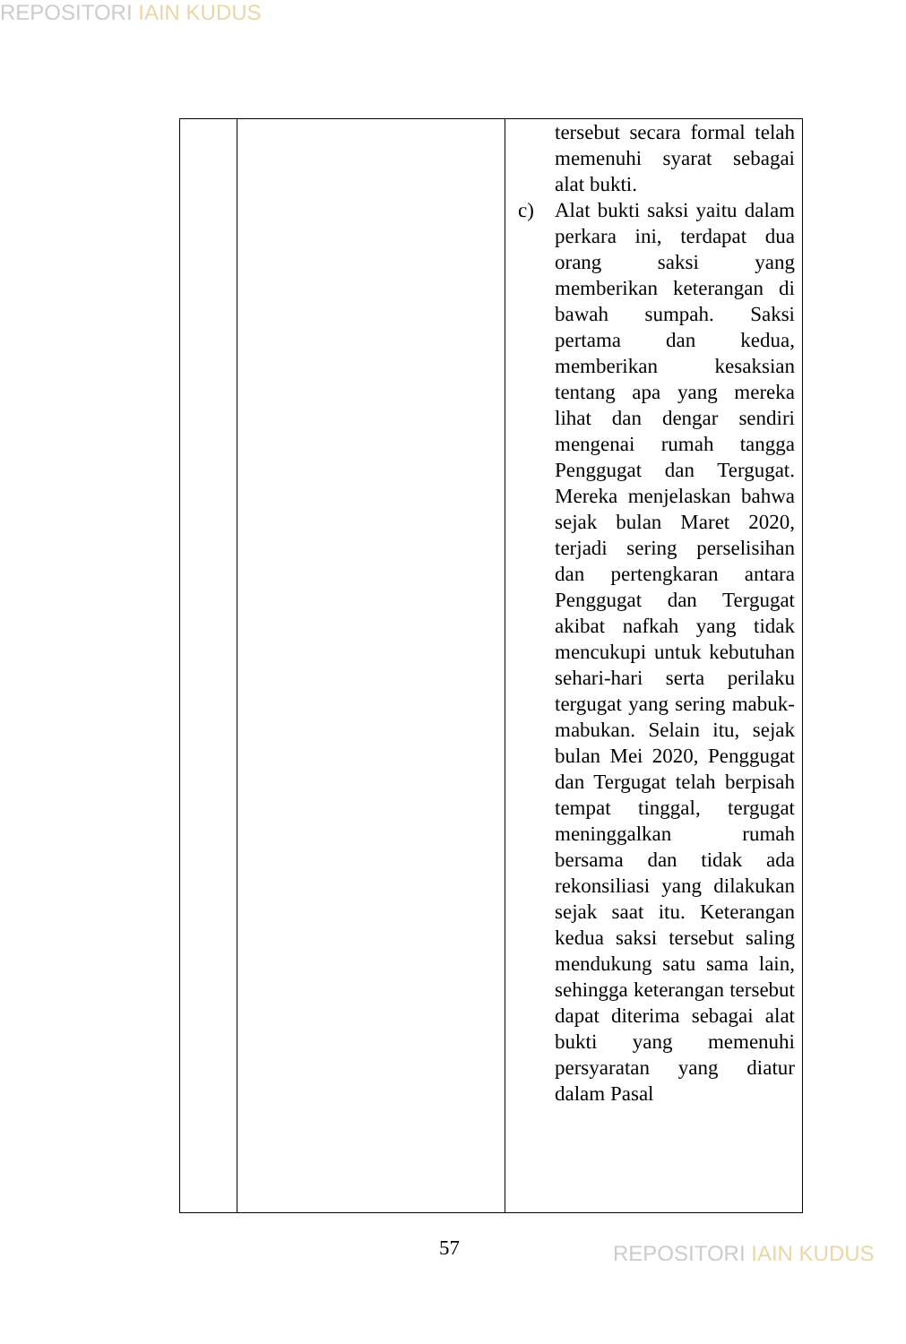REPOSITORI IAIN KUDUS
| | | tersebut secara formal telah memenuhi syarat sebagai alat bukti. c) Alat bukti saksi yaitu dalam perkara ini, terdapat dua orang saksi yang memberikan keterangan di bawah sumpah. Saksi pertama dan kedua, memberikan kesaksian tentang apa yang mereka lihat dan dengar sendiri mengenai rumah tangga Penggugat dan Tergugat. Mereka menjelaskan bahwa sejak bulan Maret 2020, terjadi sering perselisihan dan pertengkaran antara Penggugat dan Tergugat akibat nafkah yang tidak mencukupi untuk kebutuhan sehari-hari serta perilaku tergugat yang sering mabuk-mabukan. Selain itu, sejak bulan Mei 2020, Penggugat dan Tergugat telah berpisah tempat tinggal, tergugat meninggalkan rumah bersama dan tidak ada rekonsiliasi yang dilakukan sejak saat itu. Keterangan kedua saksi tersebut saling mendukung satu sama lain, sehingga keterangan tersebut dapat diterima sebagai alat bukti yang memenuhi persyaratan yang diatur dalam Pasal |
57 REPOSITORI IAIN KUDUS